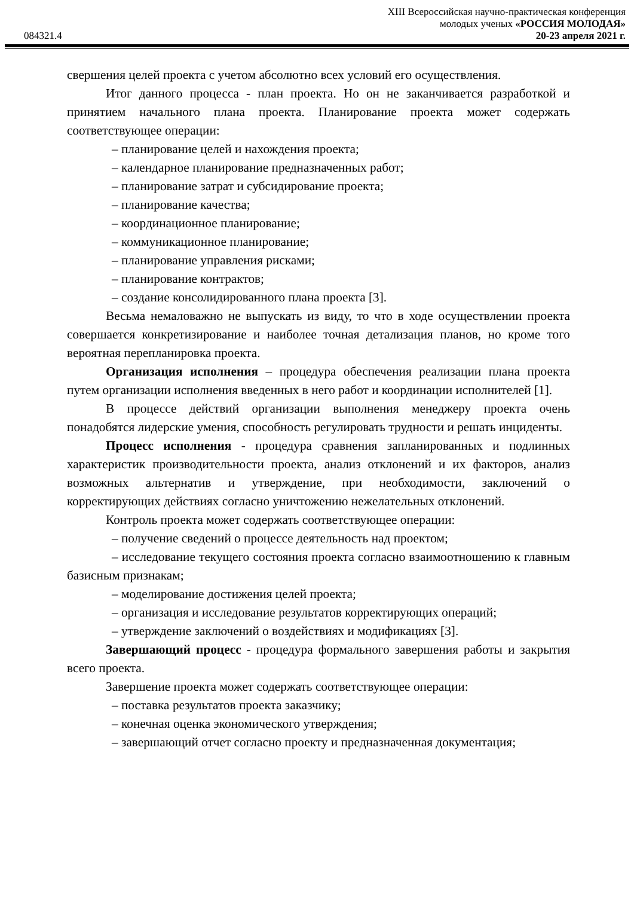XIII Всероссийская научно-практическая конференция
молодых ученых «РОССИЯ МОЛОДАЯ»
084321.4 20-23 апреля 2021 г.
свершения целей проекта с учетом абсолютно всех условий его осуществления.
Итог данного процесса - план проекта. Но он не заканчивается разработкой и принятием начального плана проекта. Планирование проекта может содержать соответствующее операции:
– планирование целей и нахождения проекта;
– календарное планирование предназначенных работ;
– планирование затрат и субсидирование проекта;
– планирование качества;
– координационное планирование;
– коммуникационное планирование;
– планирование управления рисками;
– планирование контрактов;
– создание консолидированного плана проекта [3].
Весьма немаловажно не выпускать из виду, то что в ходе осуществлении проекта совершается конкретизирование и наиболее точная детализация планов, но кроме того вероятная перепланировка проекта.
Организация исполнения – процедура обеспечения реализации плана проекта путем организации исполнения введенных в него работ и координации исполнителей [1].
В процессе действий организации выполнения менеджеру проекта очень понадобятся лидерские умения, способность регулировать трудности и решать инциденты.
Процесс исполнения - процедура сравнения запланированных и подлинных характеристик производительности проекта, анализ отклонений и их факторов, анализ возможных альтернатив и утверждение, при необходимости, заключений о корректирующих действиях согласно уничтожению нежелательных отклонений.
Контроль проекта может содержать соответствующее операции:
– получение сведений о процессе деятельность над проектом;
– исследование текущего состояния проекта согласно взаимоотношению к главным базисным признакам;
– моделирование достижения целей проекта;
– организация и исследование результатов корректирующих операций;
– утверждение заключений о воздействиях и модификациях [3].
Завершающий процесс - процедура формального завершения работы и закрытия всего проекта.
Завершение проекта может содержать соответствующее операции:
– поставка результатов проекта заказчику;
– конечная оценка экономического утверждения;
– завершающий отчет согласно проекту и предназначенная документация;